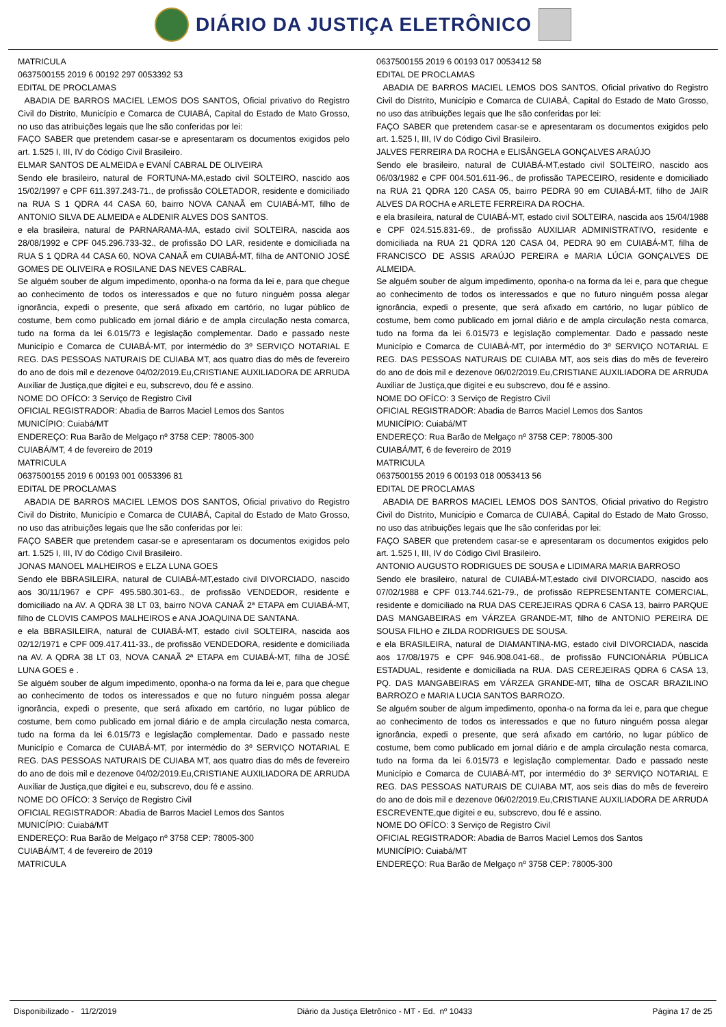DIÁRIO DA JUSTIÇA ELETRÔNICO
MATRICULA
0637500155 2019 6 00192 297 0053392 53
EDITAL DE PROCLAMAS
ABADIA DE BARROS MACIEL LEMOS DOS SANTOS, Oficial privativo do Registro Civil do Distrito, Município e Comarca de CUIABÁ, Capital do Estado de Mato Grosso, no uso das atribuições legais que lhe são conferidas por lei:
FAÇO SABER que pretendem casar-se e apresentaram os documentos exigidos pelo art. 1.525 I, III, IV do Código Civil Brasileiro.
ELMAR SANTOS DE ALMEIDA e EVANÍ CABRAL DE OLIVEIRA
Sendo ele brasileiro, natural de FORTUNA-MA,estado civil SOLTEIRO, nascido aos 15/02/1997 e CPF 611.397.243-71., de profissão COLETADOR, residente e domiciliado na RUA S 1 QDRA 44 CASA 60, bairro NOVA CANAÃ em CUIABÁ-MT, filho de ANTONIO SILVA DE ALMEIDA e ALDENIR ALVES DOS SANTOS.
e ela brasileira, natural de PARNARAMA-MA, estado civil SOLTEIRA, nascida aos 28/08/1992 e CPF 045.296.733-32., de profissão DO LAR, residente e domiciliada na RUA S 1 QDRA 44 CASA 60, NOVA CANAÃ em CUIABÁ-MT, filha de ANTONIO JOSÉ GOMES DE OLIVEIRA e ROSILANE DAS NEVES CABRAL.
Se alguém souber de algum impedimento, oponha-o na forma da lei e, para que chegue ao conhecimento de todos os interessados e que no futuro ninguém possa alegar ignorância, expedi o presente, que será afixado em cartório, no lugar público de costume, bem como publicado em jornal diário e de ampla circulação nesta comarca, tudo na forma da lei 6.015/73 e legislação complementar. Dado e passado neste Município e Comarca de CUIABÁ-MT, por intermédio do 3º SERVIÇO NOTARIAL E REG. DAS PESSOAS NATURAIS DE CUIABA MT, aos quatro dias do mês de fevereiro do ano de dois mil e dezenove 04/02/2019.Eu,CRISTIANE AUXILIADORA DE ARRUDA Auxiliar de Justiça,que digitei e eu, subscrevo, dou fé e assino.
NOME DO OFÍCO: 3 Serviço de Registro Civil
OFICIAL REGISTRADOR: Abadia de Barros Maciel Lemos dos Santos
MUNICÍPIO: Cuiabá/MT
ENDEREÇO: Rua Barão de Melgaço nº 3758 CEP: 78005-300
CUIABÁ/MT, 4 de fevereiro de 2019
MATRICULA
0637500155 2019 6 00193 001 0053396 81
EDITAL DE PROCLAMAS
ABADIA DE BARROS MACIEL LEMOS DOS SANTOS, Oficial privativo do Registro Civil do Distrito, Município e Comarca de CUIABÁ, Capital do Estado de Mato Grosso, no uso das atribuições legais que lhe são conferidas por lei:
FAÇO SABER que pretendem casar-se e apresentaram os documentos exigidos pelo art. 1.525 I, III, IV do Código Civil Brasileiro.
JONAS MANOEL MALHEIROS e ELZA LUNA GOES
Sendo ele BBRASILEIRA, natural de CUIABÁ-MT,estado civil DIVORCIADO, nascido aos 30/11/1967 e CPF 495.580.301-63., de profissão VENDEDOR, residente e domiciliado na AV. A QDRA 38 LT 03, bairro NOVA CANAÃ 2ª ETAPA em CUIABÁ-MT, filho de CLOVIS CAMPOS MALHEIROS e ANA JOAQUINA DE SANTANA.
e ela BBRASILEIRA, natural de CUIABÁ-MT, estado civil SOLTEIRA, nascida aos 02/12/1971 e CPF 009.417.411-33., de profissão VENDEDORA, residente e domiciliada na AV. A QDRA 38 LT 03, NOVA CANAÃ 2ª ETAPA em CUIABÁ-MT, filha de JOSÉ LUNA GOES e .
Se alguém souber de algum impedimento, oponha-o na forma da lei e, para que chegue ao conhecimento de todos os interessados e que no futuro ninguém possa alegar ignorância, expedi o presente, que será afixado em cartório, no lugar público de costume, bem como publicado em jornal diário e de ampla circulação nesta comarca, tudo na forma da lei 6.015/73 e legislação complementar. Dado e passado neste Município e Comarca de CUIABÁ-MT, por intermédio do 3º SERVIÇO NOTARIAL E REG. DAS PESSOAS NATURAIS DE CUIABA MT, aos quatro dias do mês de fevereiro do ano de dois mil e dezenove 04/02/2019.Eu,CRISTIANE AUXILIADORA DE ARRUDA Auxiliar de Justiça,que digitei e eu, subscrevo, dou fé e assino.
NOME DO OFÍCO: 3 Serviço de Registro Civil
OFICIAL REGISTRADOR: Abadia de Barros Maciel Lemos dos Santos
MUNICÍPIO: Cuiabá/MT
ENDEREÇO: Rua Barão de Melgaço nº 3758 CEP: 78005-300
CUIABÁ/MT, 4 de fevereiro de 2019
MATRICULA
0637500155 2019 6 00193 017 0053412 58
EDITAL DE PROCLAMAS
ABADIA DE BARROS MACIEL LEMOS DOS SANTOS, Oficial privativo do Registro Civil do Distrito, Município e Comarca de CUIABÁ, Capital do Estado de Mato Grosso, no uso das atribuições legais que lhe são conferidas por lei:
FAÇO SABER que pretendem casar-se e apresentaram os documentos exigidos pelo art. 1.525 I, III, IV do Código Civil Brasileiro.
JALVES FERREIRA DA ROCHA e ELISÂNGELA GONÇALVES ARAÚJO
Sendo ele brasileiro, natural de CUIABÁ-MT,estado civil SOLTEIRO, nascido aos 06/03/1982 e CPF 004.501.611-96., de profissão TAPECEIRO, residente e domiciliado na RUA 21 QDRA 120 CASA 05, bairro PEDRA 90 em CUIABÁ-MT, filho de JAIR ALVES DA ROCHA e ARLETE FERREIRA DA ROCHA.
e ela brasileira, natural de CUIABÁ-MT, estado civil SOLTEIRA, nascida aos 15/04/1988 e CPF 024.515.831-69., de profissão AUXILIAR ADMINISTRATIVO, residente e domiciliada na RUA 21 QDRA 120 CASA 04, PEDRA 90 em CUIABÁ-MT, filha de FRANCISCO DE ASSIS ARAÚJO PEREIRA e MARIA LÚCIA GONÇALVES DE ALMEIDA.
Se alguém souber de algum impedimento, oponha-o na forma da lei e, para que chegue ao conhecimento de todos os interessados e que no futuro ninguém possa alegar ignorância, expedi o presente, que será afixado em cartório, no lugar público de costume, bem como publicado em jornal diário e de ampla circulação nesta comarca, tudo na forma da lei 6.015/73 e legislação complementar. Dado e passado neste Município e Comarca de CUIABÁ-MT, por intermédio do 3º SERVIÇO NOTARIAL E REG. DAS PESSOAS NATURAIS DE CUIABA MT, aos seis dias do mês de fevereiro do ano de dois mil e dezenove 06/02/2019.Eu,CRISTIANE AUXILIADORA DE ARRUDA Auxiliar de Justiça,que digitei e eu subscrevo, dou fé e assino.
NOME DO OFÍCO: 3 Serviço de Registro Civil
OFICIAL REGISTRADOR: Abadia de Barros Maciel Lemos dos Santos
MUNICÍPIO: Cuiabá/MT
ENDEREÇO: Rua Barão de Melgaço nº 3758 CEP: 78005-300
CUIABÁ/MT, 6 de fevereiro de 2019
MATRICULA
0637500155 2019 6 00193 018 0053413 56
EDITAL DE PROCLAMAS
ABADIA DE BARROS MACIEL LEMOS DOS SANTOS, Oficial privativo do Registro Civil do Distrito, Município e Comarca de CUIABÁ, Capital do Estado de Mato Grosso, no uso das atribuições legais que lhe são conferidas por lei:
FAÇO SABER que pretendem casar-se e apresentaram os documentos exigidos pelo art. 1.525 I, III, IV do Código Civil Brasileiro.
ANTONIO AUGUSTO RODRIGUES DE SOUSA e LIDIMARA MARIA BARROSO
Sendo ele brasileiro, natural de CUIABÁ-MT,estado civil DIVORCIADO, nascido aos 07/02/1988 e CPF 013.744.621-79., de profissão REPRESENTANTE COMERCIAL, residente e domiciliado na RUA DAS CEREJEIRAS QDRA 6 CASA 13, bairro PARQUE DAS MANGABEIRAS em VÁRZEA GRANDE-MT, filho de ANTONIO PEREIRA DE SOUSA FILHO e ZILDA RODRIGUES DE SOUSA.
e ela BRASILEIRA, natural de DIAMANTINA-MG, estado civil DIVORCIADA, nascida aos 17/08/1975 e CPF 946.908.041-68., de profissão FUNCIONÁRIA PÚBLICA ESTADUAL, residente e domiciliada na RUA. DAS CEREJEIRAS QDRA 6 CASA 13, PQ. DAS MANGABEIRAS em VÁRZEA GRANDE-MT, filha de OSCAR BRAZILINO BARROZO e MARIA LUCIA SANTOS BARROZO.
Se alguém souber de algum impedimento, oponha-o na forma da lei e, para que chegue ao conhecimento de todos os interessados e que no futuro ninguém possa alegar ignorância, expedi o presente, que será afixado em cartório, no lugar público de costume, bem como publicado em jornal diário e de ampla circulação nesta comarca, tudo na forma da lei 6.015/73 e legislação complementar. Dado e passado neste Município e Comarca de CUIABÁ-MT, por intermédio do 3º SERVIÇO NOTARIAL E REG. DAS PESSOAS NATURAIS DE CUIABA MT, aos seis dias do mês de fevereiro do ano de dois mil e dezenove 06/02/2019.Eu,CRISTIANE AUXILIADORA DE ARRUDA ESCREVENTE,que digitei e eu, subscrevo, dou fé e assino.
NOME DO OFÍCO: 3 Serviço de Registro Civil
OFICIAL REGISTRADOR: Abadia de Barros Maciel Lemos dos Santos
MUNICÍPIO: Cuiabá/MT
ENDEREÇO: Rua Barão de Melgaço nº 3758 CEP: 78005-300
Disponibilizado - 11/2/2019 Diário da Justiça Eletrônico - MT - Ed. nº 10433 Página 17 de 25